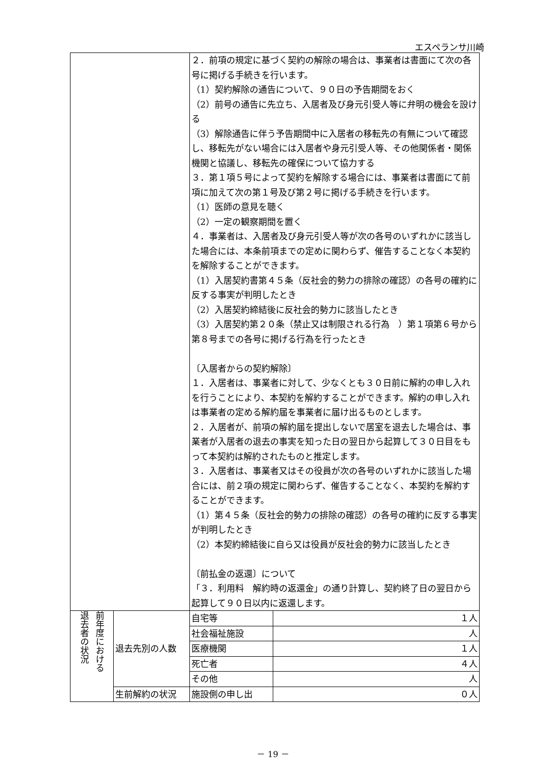エスペランサ川崎
| | | ２．前項の規定に基づく契約の解除の場合は、事業者は書面にて次の各号に掲げる手続きを行います。 （1）契約解除の通告について、９０日の予告期間をおく （2）前号の通告に先立ち、入居者及び身元引受人等に弁明の機会を設ける （3）解除通告に伴う予告期間中に入居者の移転先の有無について確認し、移転先がない場合には入居者や身元引受人等、その他関係者・関係機関と協議し、移転先の確保について協力する ３．第１項５号によって契約を解除する場合には、事業者は書面にて前項に加えて次の第１号及び第２号に掲げる手続きを行います。 （1）医師の意見を聴く （2）一定の観察期間を置く ４．事業者は、入居者及び身元引受人等が次の各号のいずれかに該当した場合には、本条前項までの定めに関わらず、催告することなく本契約を解除することができます。 （1）入居契約書第４５条（反社会的勢力の排除の確認）の各号の確約に反する事実が判明したとき （2）入居契約締結後に反社会的勢力に該当したとき （3）入居契約第２０条（禁止又は制限される行為 ）第１項第６号から第８号までの各号に掲げる行為を行ったとき 〔入居者からの契約解除〕 １．入居者は、事業者に対して、少なくとも３０日前に解約の申し入れを行うことにより、本契約を解約することができます。解約の申し入れは事業者の定める解約届を事業者に届け出るものとします。 ２．入居者が、前項の解約届を提出しないで居室を退去した場合は、事業者が入居者の退去の事実を知った日の翌日から起算して３０日目をもって本契約は解約されたものと推定します。 ３．入居者は、事業者又はその役員が次の各号のいずれかに該当した場合には、前２項の規定に関わらず、催告することなく、本契約を解約することができます。 （1）第４５条（反社会的勢力の排除の確認）の各号の確約に反する事実が判明したとき （2）本契約締結後に自ら又は役員が反社会的勢力に該当したとき 〔前払金の返還〕について 「３．利用料 解約時の返還金」の通り計算し、契約終了日の翌日から起算して９０日以内に返還します。 | |
| 前年度における 退去者の状況 | 退去先別の人数 | 自宅等 | １人 |
| | | 社会福祉施設 | 人 |
| | | 医療機関 | １人 |
| | | 死亡者 | ４人 |
| | | その他 | 人 |
| | 生前解約の状況 | 施設側の申し出 | ０人 |
－ 19 －